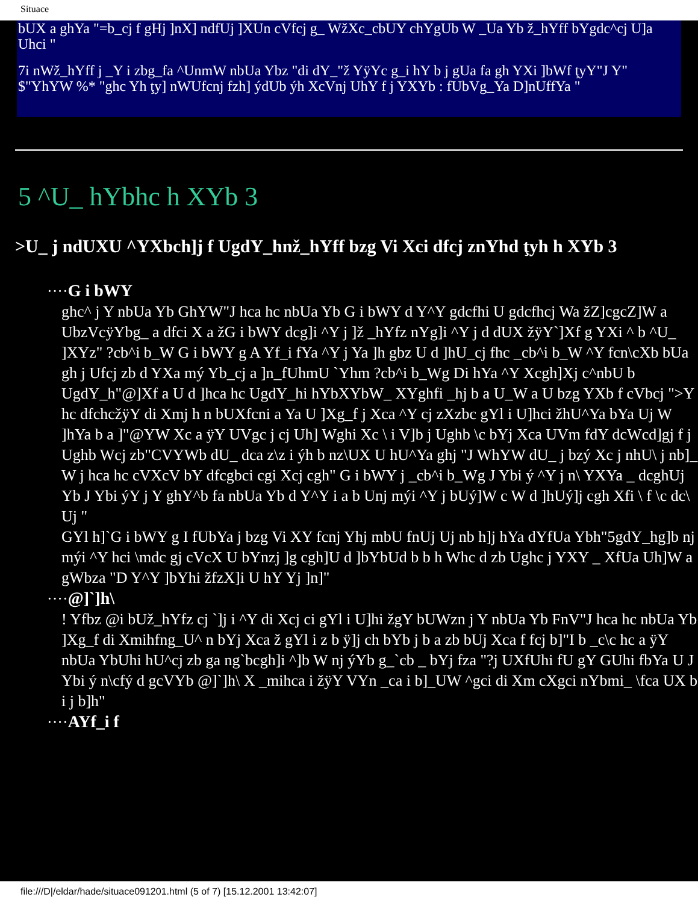Situace
bUX a ghYa "=b_cj f gHj ]nX] ndfUj ]XUn cVfcj g_ WžXc_cbUY chYgUb W _Ua Yb ž_hYff bYgdc^cj U]a Uhci "
7i nWž_hYff j _Y i zbg_fa ^UnmW nbUa Ybz "di dY_"ž YÿYc g_i hY b j gUa fa gh YXi ]bWf ţyY"J Y" $"YhYW %* "ghc Yh ţy] nWUfcnj fzh] ýdUb ýh XcVnj UhY f j YXYb : fUbVg_Ya D]nUffYa "
5 ^U_ hYbhc h XYb 3
>U_ j ndUXU ^YXbch]j f UgdY_hnž_hYff bzg Vi Xci dfcj znYhd ţyh h XYb 3
····G i bWY
ghc^ j Y nbUa Yb GhYW"J hca hc nbUa Yb G i bWY d Y^Y gdcfhi U gdcfhcj Wa žZ]cgcZ]W a UbzVcÿYbg_ a dfci X a žG i bWY dcg]i ^Y j ]ž _hYfz nYg]i ^Y j d dUX žÿY`]Xf g YXi ^ b ^U_ ]XYz" ?cb^i b_W G i bWY g A Yf_i fYa ^Y j Ya ]h gbz U d ]hU_cj fhc _cb^i b_W ^Y fcn\cXb bUa gh j Ufcj zb d YXa mý Yb_cj a ]n_fUhmU `Yhm ?cb^i b_Wg Di hYa ^Y Xcgh]Xj c^nbU b UgdY_h"@]Xf a U d ]hca hc UgdY_hi hYbXYbW_ XYghfi _hj b a U_W a U bzg YXb f cVbcj ">Y hc dfchcžÿY di Xmj h n bUXfcni a Ya U ]Xg_f j Xca ^Y cj zXzbc gYl i U]hci žhU^Ya bYa Uj W ]hYa b a ]"@YW Xc a ÿY UVgc j cj Uh] Wghi Xc \ i V]b j Ughb \c bYj Xca UVm fdY dcWcd]gj f j Ughb Wcj zb"CVYWb dU_ dca z\z i ýh b nz\UX U hU^Ya ghj "J WhYW dU_ j bzý Xc j nhU\ j nb]_ W j hca hc cVXcV bY dfcgbci cgi Xcj cgh" G i bWY j _cb^i b_Wg J Ybi ý ^Y j n\ YXYa _ dcghUj Yb J Ybi ýY j Y ghY^b fa nbUa Yb d Y^Y i a b Unj mýi ^Y j bUý]W c W d ]hUý]j cgh Xfi \ f \c dc\ Uj "
GYl h]`G i bWY g I fUbYa j bzg Vi XY fcnj Yhj mbU fnUj Uj nb h]j hYa dYfUa Ybh"5gdY_hg]b nj mýi ^Y hci \mdc gj cVcX U bYnzj ]g cgh]U d ]bYbUd b b h Whc d zb Ughc j YXY _ XfUa Uh]W a gWbza "D Y^Y ]bYhi žfzX]i U hY Yj ]n]"
····@]`]h\
! Yfbz @i bUž_hYfz cj `]j i ^Y di Xcj ci gYl i U]hi žgY bUWzn j Y nbUa Yb FnV"J hca hc nbUa Yb ]Xg_f di Xmihfng_U^ n bYj Xca ž gYl i z b ÿ]j ch bYb j b a zb bUj Xca f fcj b]"I b _c\c hc a ÿY nbUa YbUhi hU^cj zb ga ng`bcgh]i ^]b W nj ýYb g_`cb _ bYj fza "?j UXfUhi fU gY GUhi fbYa U J Ybi ý n\cfý d gcVYb @]`]h\ X _mihca i žÿY VYn _ca i b]_UW ^gci di Xm cXgci nYbmi_ \fca UX b i j b]h"
····AYf_i f
file:///D|/eldar/hade/situace091201.html (5 of 7) [15.12.2001 13:42:07]